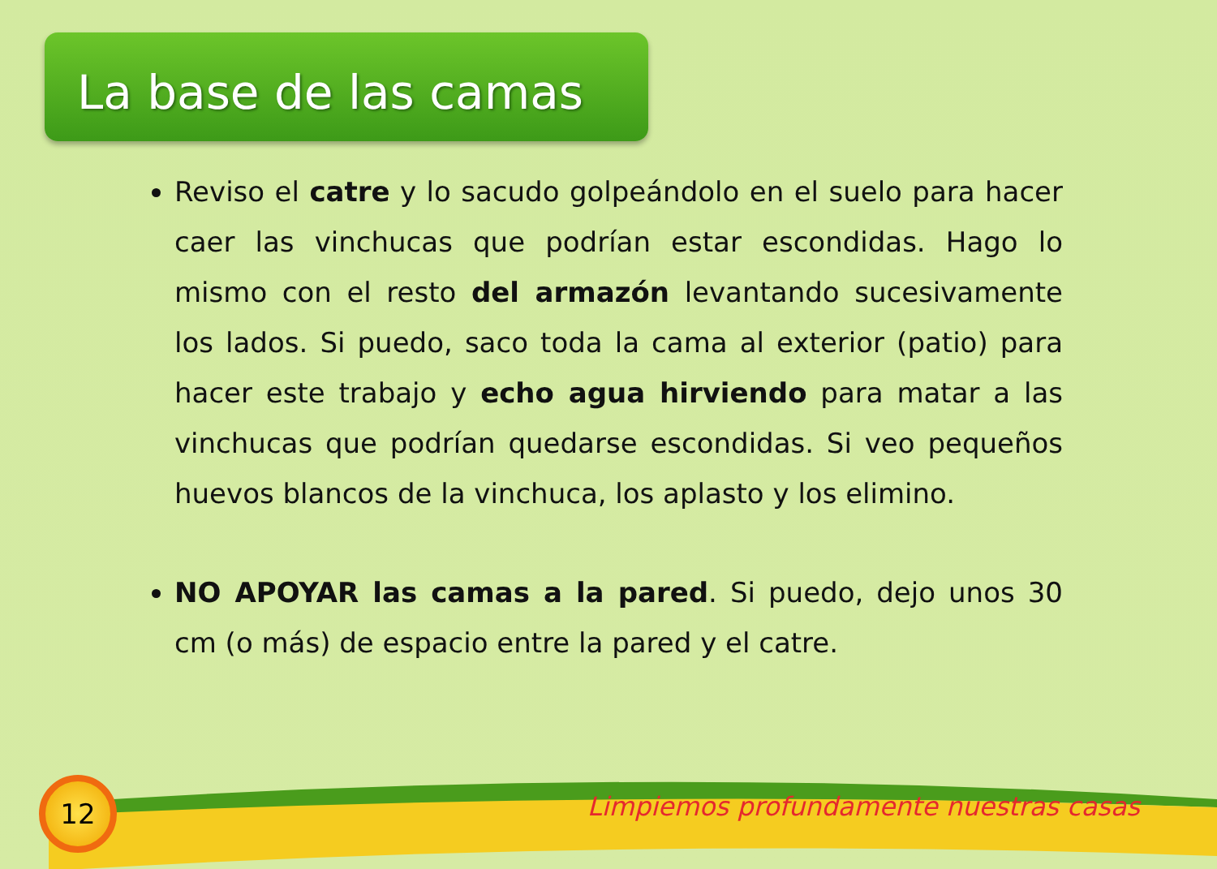La base de las camas
Reviso el catre y lo sacudo golpeándolo en el suelo para hacer caer las vinchucas que podrían estar escondidas. Hago lo mismo con el resto del armazón levantando sucesivamente los lados. Si puedo, saco toda la cama al exterior (patio) para hacer este trabajo y echo agua hirviendo para matar a las vinchucas que podrían quedarse escondidas. Si veo pequeños huevos blancos de la vinchuca, los aplasto y los elimino.
NO APOYAR las camas a la pared. Si puedo, dejo unos 30 cm (o más) de espacio entre la pared y el catre.
12
Limpiemos profundamente nuestras casas